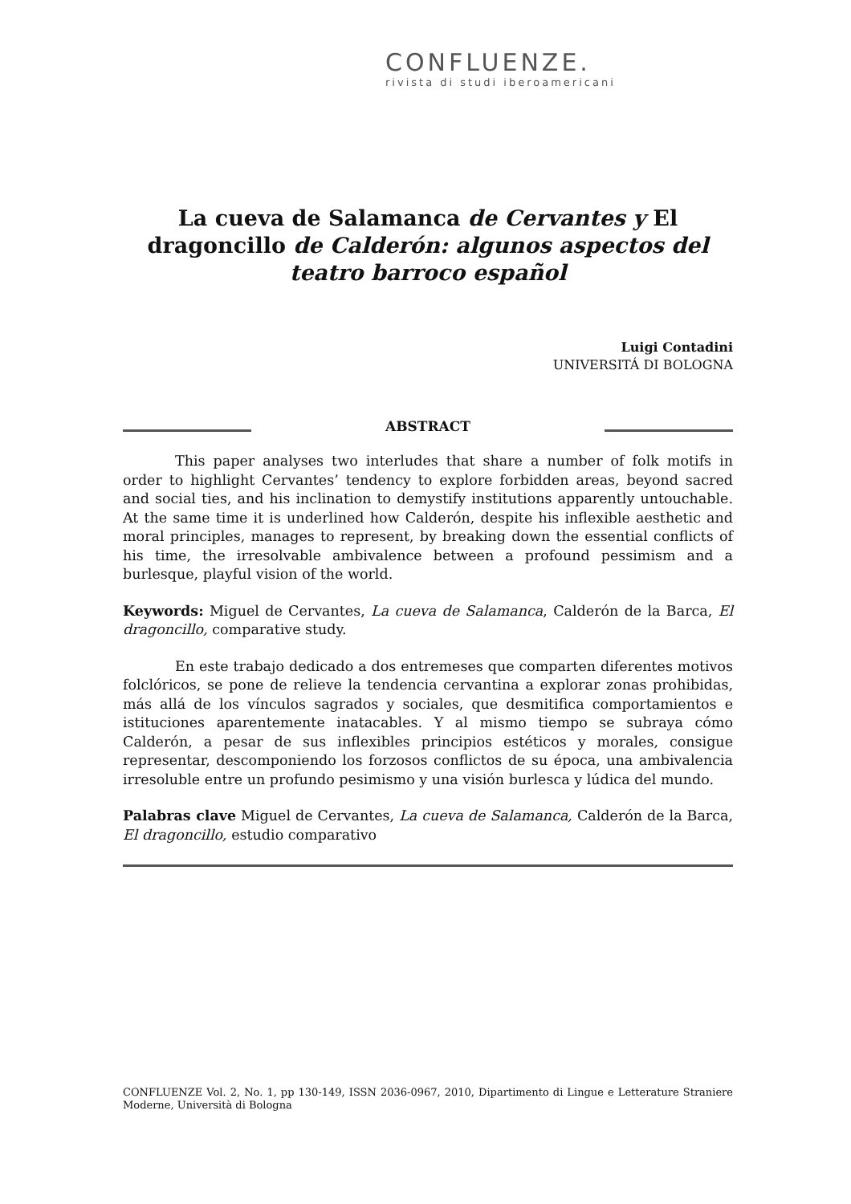CONFLUENZE.
rivista di studi iberoamericani
La cueva de Salamanca de Cervantes y El dragoncillo de Calderón: algunos aspectos del teatro barroco español
Luigi Contadini
UNIVERSITÁ DI BOLOGNA
ABSTRACT
This paper analyses two interludes that share a number of folk motifs in order to highlight Cervantes’ tendency to explore forbidden areas, beyond sacred and social ties, and his inclination to demystify institutions apparently untouchable. At the same time it is underlined how Calderón, despite his inflexible aesthetic and moral principles, manages to represent, by breaking down the essential conflicts of his time, the irresolvable ambivalence between a profound pessimism and a burlesque, playful vision of the world.
Keywords: Miguel de Cervantes, La cueva de Salamanca, Calderón de la Barca, El dragoncillo, comparative study.
En este trabajo dedicado a dos entremeses que comparten diferentes motivos folclóricos, se pone de relieve la tendencia cervantina a explorar zonas prohibidas, más allá de los vínculos sagrados y sociales, que desmitifica comportamientos e istituciones aparentemente inatacables. Y al mismo tiempo se subraya cómo Calderón, a pesar de sus inflexibles principios estéticos y morales, consigue representar, descomponiendo los forzosos conflictos de su época, una ambivalencia irresoluble entre un profundo pesimismo y una visión burlesca y lúdica del mundo.
Palabras clave Miguel de Cervantes, La cueva de Salamanca, Calderón de la Barca, El dragoncillo, estudio comparativo
CONFLUENZE Vol. 2, No. 1, pp 130-149, ISSN 2036-0967, 2010, Dipartimento di Lingue e Letterature Straniere Moderne, Università di Bologna